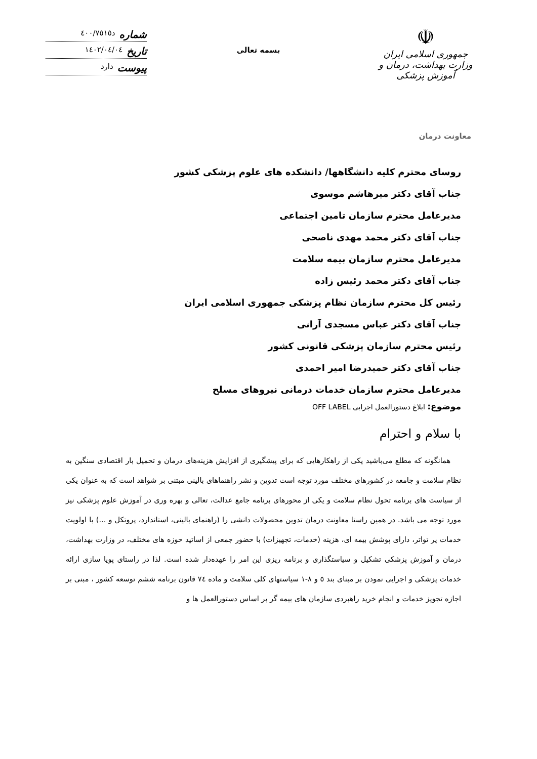☫
جمهوری اسلامی ایران
وزارت بهداشت، درمان و آموزش پزشکی
بسمه تعالی
شماره د٤٠٠/٧٥١٥
تاریخ ١٤٠٢/٠٤/٠٤
پیوست دارد
معاونت درمان
روسای محترم کلیه دانشگاهها/ دانشکده های علوم پزشکی کشور
جناب آقای دکتر میرهاشم موسوی
مدیرعامل محترم سازمان تامین اجتماعی
جناب آقای دکتر محمد مهدی ناصحی
مدیرعامل محترم سازمان بیمه سلامت
جناب آقای دکتر محمد رئیس زاده
رئیس کل محترم سازمان نظام پزشکی جمهوری اسلامی ایران
جناب آقای دکتر عباس مسجدی آرانی
رئیس محترم سازمان پزشکی قانونی کشور
جناب آقای دکتر حمیدرضا امیر احمدی
مدیرعامل محترم سازمان خدمات درمانی نیروهای مسلح
موضوع: ابلاغ دستورالعمل اجرایی OFF LABEL
با سلام و احترام
همانگونه که مطلع می‌باشید یکی از راهکارهایی که برای پیشگیری از افزایش هزینه‌های درمان و تحمیل بار اقتصادی سنگین به نظام سلامت و جامعه در کشورهای مختلف مورد توجه است تدوین و نشر راهنماهای بالینی مبتنی بر شواهد است که به عنوان یکی از سیاست های برنامه تحول نظام سلامت و یکی از محورهای برنامه جامع عدالت، تعالی و بهره وری در آموزش علوم پزشکی نیز مورد توجه می باشد. در همین راستا معاونت درمان تدوین محصولات دانشی را (راهنمای بالینی، استاندارد، پروتکل و ...) با اولویت خدمات پر تواتر، دارای پوشش بیمه ای، هزینه (خدمات، تجهیزات) با حضور جمعی از اساتید حوزه های مختلف، در وزارت بهداشت، درمان و آموزش پزشکی تشکیل و سیاستگذاری و برنامه ریزی این امر را عهده‌دار شده است. لذا در راستای پویا سازی ارائه خدمات پزشکی و اجرایی نمودن بر مبنای بند ٥ و ٨-١ سیاستهای کلی سلامت و ماده ٧٤ قانون برنامه ششم توسعه کشور ، مبنی بر اجازه تجویز خدمات و انجام خرید راهبردی سازمان های بیمه گر بر اساس دستورالعمل ها و